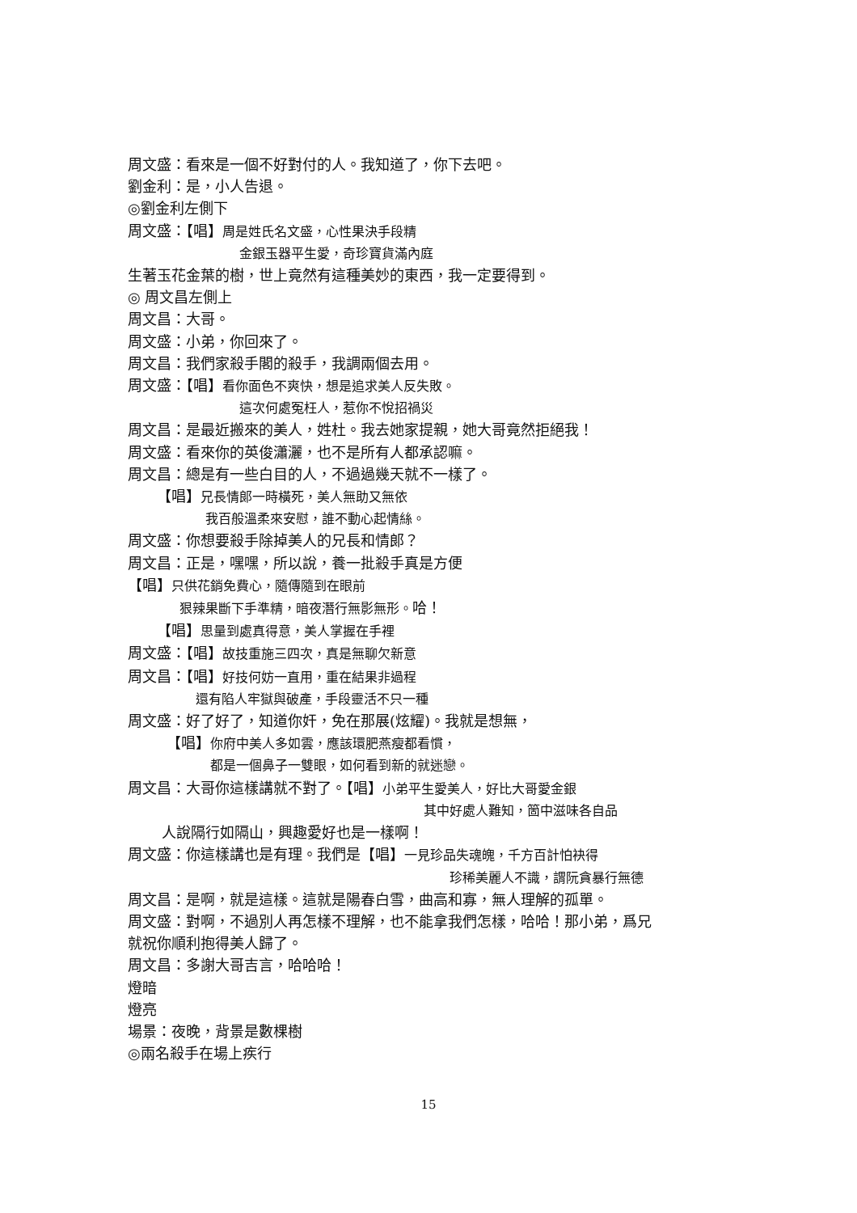周文盛：看來是一個不好對付的人。我知道了，你下去吧。
劉金利：是，小人告退。
◎劉金利左側下
周文盛：【唱】周是姓氏名文盛，心性果決手段精
金銀玉器平生愛，奇珍寶貨滿內庭
生著玉花金葉的樹，世上竟然有這種美妙的東西，我一定要得到。
◎ 周文昌左側上
周文昌：大哥。
周文盛：小弟，你回來了。
周文昌：我們家殺手閣的殺手，我調兩個去用。
周文盛：【唱】看你面色不爽快，想是追求美人反失敗。
這次何處冤枉人，惹你不悅招禍災
周文昌：是最近搬來的美人，姓杜。我去她家提親，她大哥竟然拒絕我！
周文盛：看來你的英俊瀟灑，也不是所有人都承認嘛。
周文昌：總是有一些白目的人，不過過幾天就不一樣了。
【唱】兄長情郎一時橫死，美人無助又無依
我百般溫柔來安慰，誰不動心起情絲。
周文盛：你想要殺手除掉美人的兄長和情郎？
周文昌：正是，嘿嘿，所以說，養一批殺手真是方便
【唱】只供花銷免費心，隨傳隨到在眼前
狠辣果斷下手準精，暗夜潛行無影無形。哈！
【唱】思量到處真得意，美人掌握在手裡
周文盛：【唱】故技重施三四次，真是無聊欠新意
周文昌：【唱】好技何妨一直用，重在結果非過程
還有陷人牢獄與破產，手段靈活不只一種
周文盛：好了好了，知道你奸，免在那展(炫耀)。我就是想無，
【唱】你府中美人多如雲，應該環肥燕瘦都看慣，
都是一個鼻子一雙眼，如何看到新的就迷戀。
周文昌：大哥你這樣講就不對了。【唱】小弟平生愛美人，好比大哥愛金銀
其中好處人難知，箇中滋味各自品
人說隔行如隔山，興趣愛好也是一樣啊！
周文盛：你這樣講也是有理。我們是【唱】一見珍品失魂魄，千方百計怕袂得
珍稀美麗人不識，謂阮貪暴行無德
周文昌：是啊，就是這樣。這就是陽春白雪，曲高和寡，無人理解的孤單。
周文盛：對啊，不過別人再怎樣不理解，也不能拿我們怎樣，哈哈！那小弟，爲兄
就祝你順利抱得美人歸了。
周文昌：多謝大哥吉言，哈哈哈！
燈暗
燈亮
場景：夜晚，背景是數棵樹
◎兩名殺手在場上疾行
15